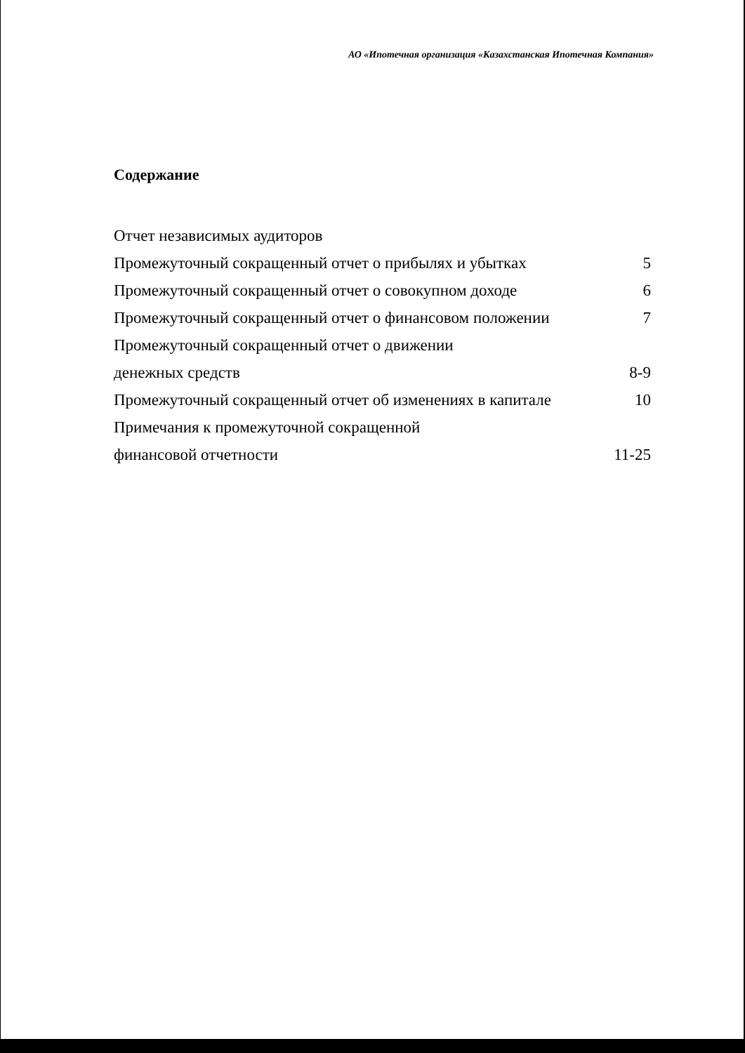АО «Ипотечная организация «Казахстанская Ипотечная Компания»
Содержание
| Отчет независимых аудиторов | |
| Промежуточный сокращенный отчет о прибылях и убытках | 5 |
| Промежуточный сокращенный отчет о совокупном доходе | 6 |
| Промежуточный сокращенный отчет о финансовом положении | 7 |
| Промежуточный сокращенный отчет о движении | |
| денежных средств | 8-9 |
| Промежуточный сокращенный отчет об изменениях в капитале | 10 |
| Примечания к промежуточной сокращенной | |
| финансовой отчетности | 11-25 |